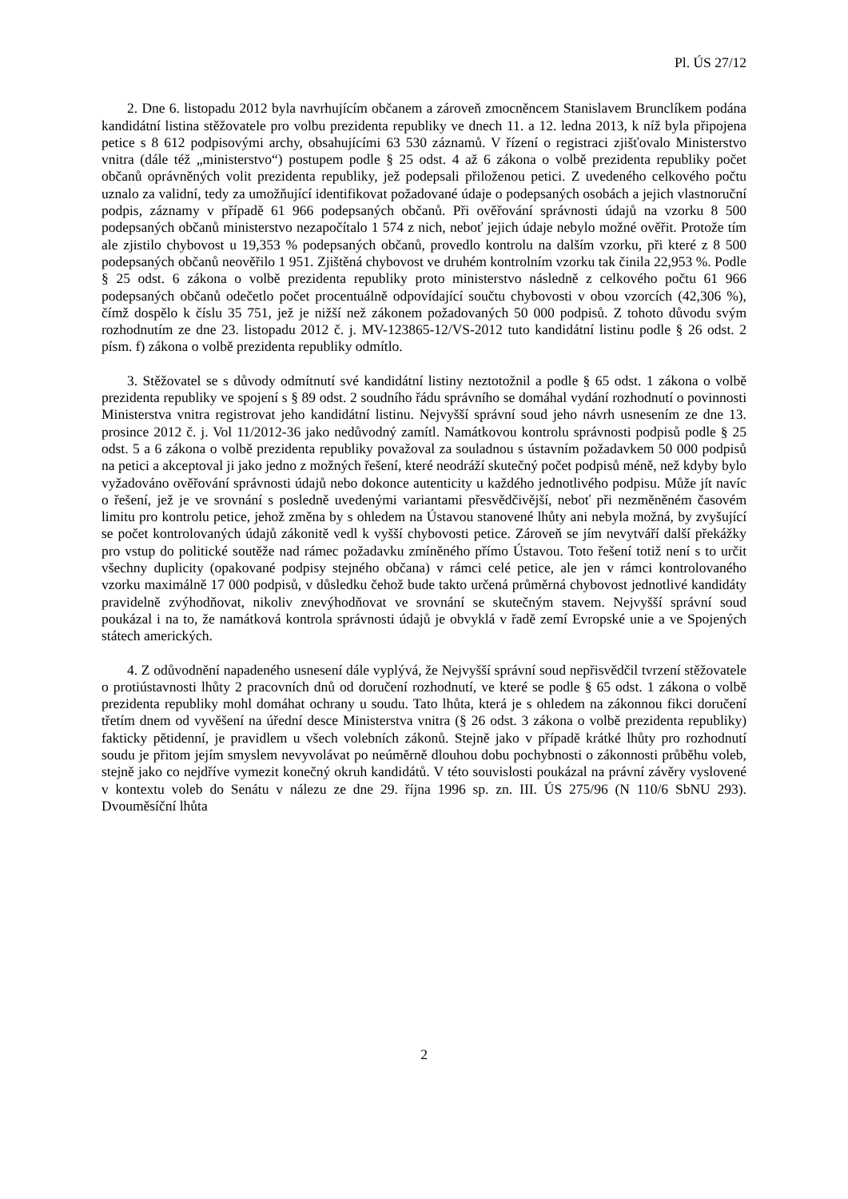Pl. ÚS 27/12
2. Dne 6. listopadu 2012 byla navrhujícím občanem a zároveň zmocněncem Stanislavem Brunclíkem podána kandidátní listina stěžovatele pro volbu prezidenta republiky ve dnech 11. a 12. ledna 2013, k níž byla připojena petice s 8 612 podpisovými archy, obsahujícími 63 530 záznamů. V řízení o registraci zjišťovalo Ministerstvo vnitra (dále též „ministerstvo“) postupem podle § 25 odst. 4 až 6 zákona o volbě prezidenta republiky počet občanů oprávněných volit prezidenta republiky, jež podepsali přiloženou petici. Z uvedeného celkového počtu uznalo za validní, tedy za umožňující identifikovat požadované údaje o podepsaných osobách a jejich vlastnoruční podpis, záznamy v případě 61 966 podepsaných občanů. Při ověřování správnosti údajů na vzorku 8 500 podepsaných občanů ministerstvo nezapočítalo 1 574 z nich, neboť jejich údaje nebylo možné ověřit. Protože tím ale zjistilo chybovost u 19,353 % podepsaných občanů, provedlo kontrolu na dalším vzorku, při které z 8 500 podepsaných občanů neověřilo 1 951. Zjištěná chybovost ve druhém kontrolním vzorku tak činila 22,953 %. Podle § 25 odst. 6 zákona o volbě prezidenta republiky proto ministerstvo následně z celkového počtu 61 966 podepsaných občanů odečetlo počet procentuálně odpovídající součtu chybovosti v obou vzorcích (42,306 %), čímž dospělo k číslu 35 751, jež je nižší než zákonem požadovaných 50 000 podpisů. Z tohoto důvodu svým rozhodnutím ze dne 23. listopadu 2012 č. j. MV-123865-12/VS-2012 tuto kandidátní listinu podle § 26 odst. 2 písm. f) zákona o volbě prezidenta republiky odmítlo.
3. Stěžovatel se s důvody odmítnutí své kandidátní listiny neztotožnil a podle § 65 odst. 1 zákona o volbě prezidenta republiky ve spojení s § 89 odst. 2 soudního řádu správního se domáhal vydání rozhodnutí o povinnosti Ministerstva vnitra registrovat jeho kandidátní listinu. Nejvyšší správní soud jeho návrh usnesením ze dne 13. prosince 2012 č. j. Vol 11/2012-36 jako nedůvodný zamítl. Namátkovou kontrolu správnosti podpisů podle § 25 odst. 5 a 6 zákona o volbě prezidenta republiky považoval za souladnou s ústavním požadavkem 50 000 podpisů na petici a akceptoval ji jako jedno z možných řešení, které neodráží skutečný počet podpisů méně, než kdyby bylo vyžadováno ověřování správnosti údajů nebo dokonce autenticity u každého jednotlivého podpisu. Může jít navíc o řešení, jež je ve srovnání s posledně uvedenými variantami přesvědčivější, neboť při nezměněném časovém limitu pro kontrolu petice, jehož změna by s ohledem na Ústavou stanovené lhůty ani nebyla možná, by zvyšující se počet kontrolovaných údajů zákonitě vedl k vyšší chybovosti petice. Zároveň se jím nevytváří další překážky pro vstup do politické soutěže nad rámec požadavku zmíněného přímo Ústavou. Toto řešení totiž není s to určit všechny duplicity (opakované podpisy stejného občana) v rámci celé petice, ale jen v rámci kontrolovaného vzorku maximálně 17 000 podpisů, v důsledku čehož bude takto určená průměrná chybovost jednotlivé kandidáty pravidelně zvýhodňovat, nikoliv znevýhodňovat ve srovnání se skutečným stavem. Nejvyšší správní soud poukázal i na to, že namátková kontrola správnosti údajů je obvyklá v řadě zemí Evropské unie a ve Spojených státech amerických.
4. Z odůvodnění napadeného usnesení dále vyplývá, že Nejvyšší správní soud nepřisvědčil tvrzení stěžovatele o protiústavnosti lhůty 2 pracovních dnů od doručení rozhodnutí, ve které se podle § 65 odst. 1 zákona o volbě prezidenta republiky mohl domáhat ochrany u soudu. Tato lhůta, která je s ohledem na zákonnou fikci doručení třetím dnem od vyvěšení na úřední desce Ministerstva vnitra (§ 26 odst. 3 zákona o volbě prezidenta republiky) fakticky pětidenní, je pravidlem u všech volebních zákonů. Stejně jako v případě krátké lhůty pro rozhodnutí soudu je přitom jejím smyslem nevyvolávat po neúměrně dlouhou dobu pochybnosti o zákonnosti průběhu voleb, stejně jako co nejdříve vymezit konečný okruh kandidátů. V této souvislosti poukázal na právní závěry vyslovené v kontextu voleb do Senátu v nálezu ze dne 29. října 1996 sp. zn. III. ÚS 275/96 (N 110/6 SbNU 293). Dvouměsíční lhůta
2